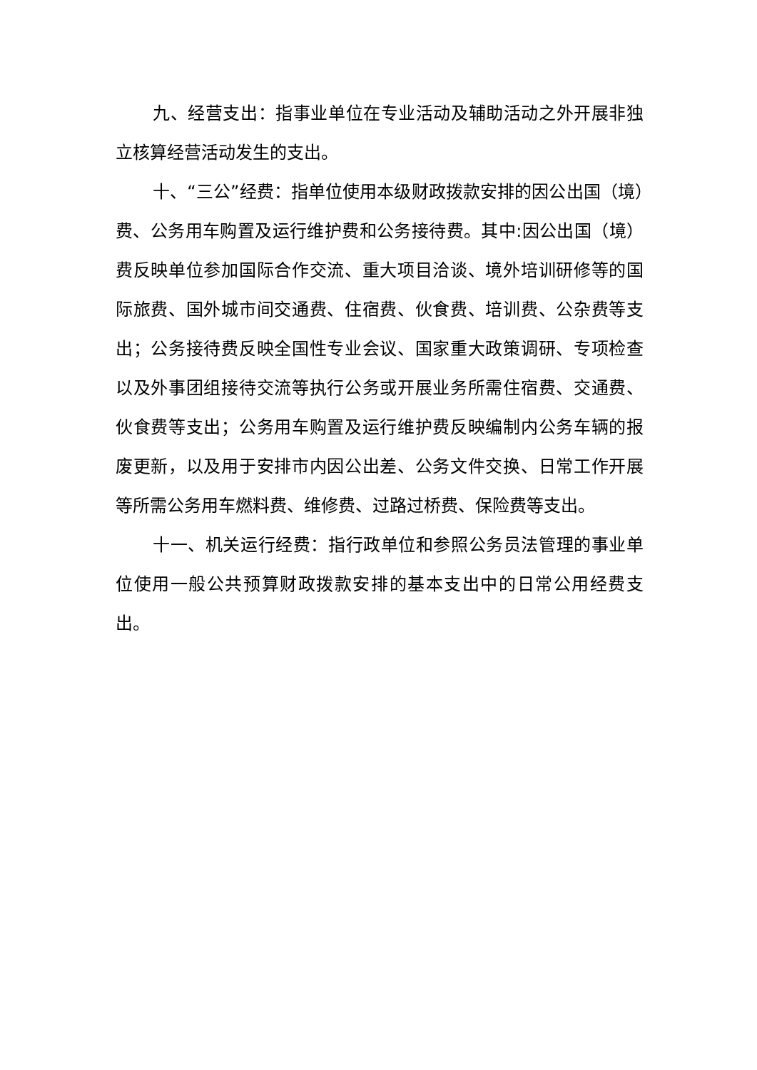九、经营支出：指事业单位在专业活动及辅助活动之外开展非独立核算经营活动发生的支出。
十、“三公”经费：指单位使用本级财政拨款安排的因公出国（境）费、公务用车购置及运行维护费和公务接待费。其中:因公出国（境）费反映单位参加国际合作交流、重大项目洽谈、境外培训研修等的国际旅费、国外城市间交通费、住宿费、伙食费、培训费、公杂费等支出；公务接待费反映全国性专业会议、国家重大政策调研、专项检查以及外事团组接待交流等执行公务或开展业务所需住宿费、交通费、伙食费等支出；公务用车购置及运行维护费反映编制内公务车辆的报废更新，以及用于安排市内因公出差、公务文件交换、日常工作开展等所需公务用车燃料费、维修费、过路过桥费、保险费等支出。
十一、机关运行经费：指行政单位和参照公务员法管理的事业单位使用一般公共预算财政拨款安排的基本支出中的日常公用经费支出。